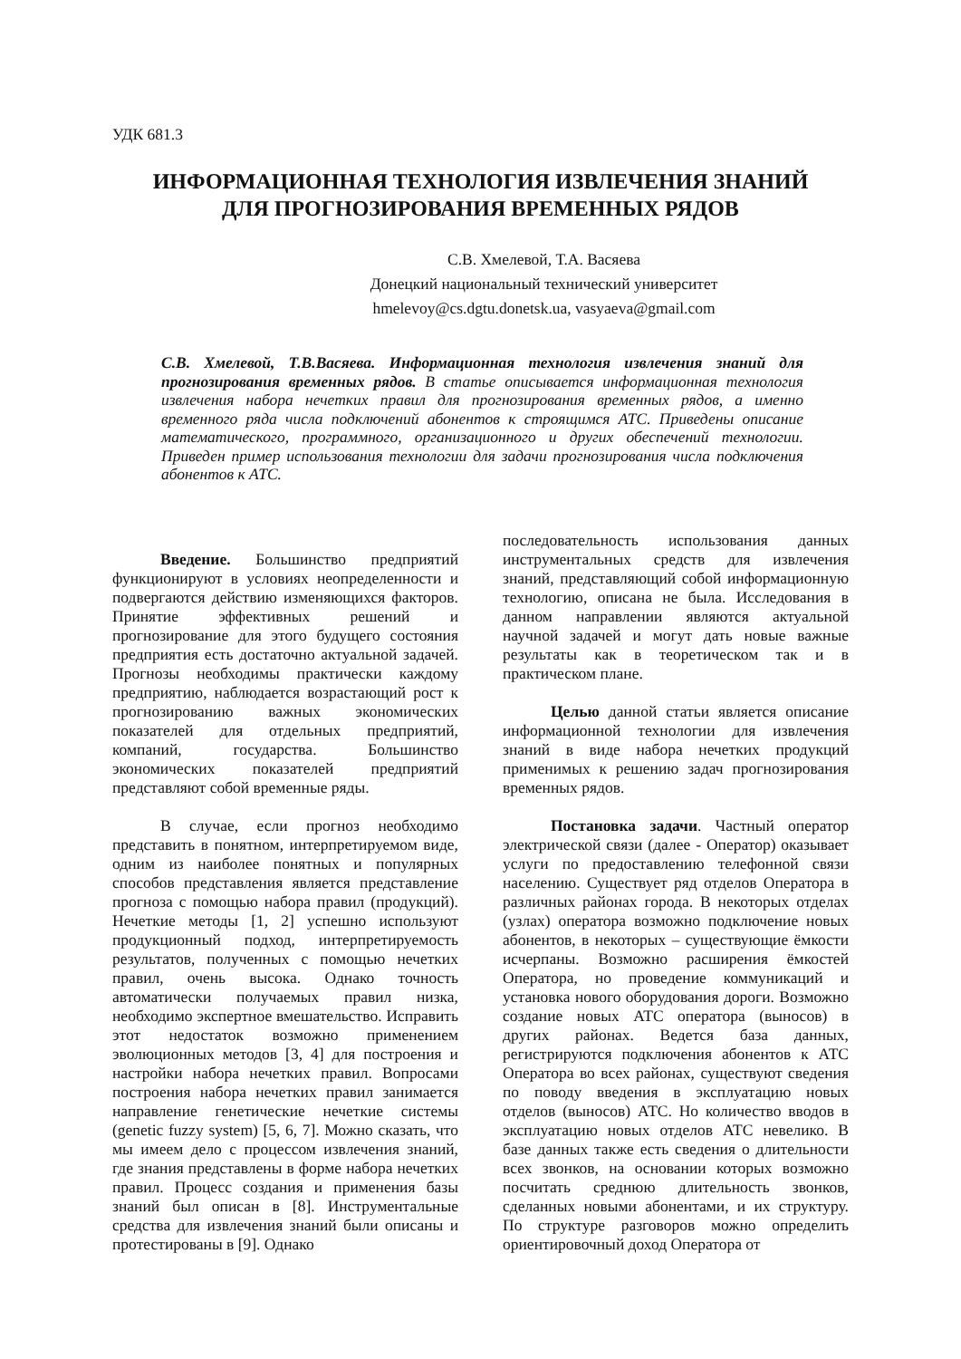УДК 681.3
ИНФОРМАЦИОННАЯ ТЕХНОЛОГИЯ ИЗВЛЕЧЕНИЯ ЗНАНИЙ
ДЛЯ ПРОГНОЗИРОВАНИЯ ВРЕМЕННЫХ РЯДОВ
С.В. Хмелевой, Т.А. Васяева
Донецкий национальный технический университет
hmelevoy@cs.dgtu.donetsk.ua, vasyaeva@gmail.com
С.В. Хмелевой, Т.В.Васяева. Информационная технология извлечения знаний для прогнозирования временных рядов. В статье описывается информационная технология извлечения набора нечетких правил для прогнозирования временных рядов, а именно временного ряда числа подключений абонентов к строящимся АТС. Приведены описание математического, программного, организационного и других обеспечений технологии. Приведен пример использования технологии для задачи прогнозирования числа подключения абонентов к АТС.
Введение. Большинство предприятий функционируют в условиях неопределенности и подвергаются действию изменяющихся факторов. Принятие эффективных решений и прогнозирование для этого будущего состояния предприятия есть достаточно актуальной задачей. Прогнозы необходимы практически каждому предприятию, наблюдается возрастающий рост к прогнозированию важных экономических показателей для отдельных предприятий, компаний, государства. Большинство экономических показателей предприятий представляют собой временные ряды.
В случае, если прогноз необходимо представить в понятном, интерпретируемом виде, одним из наиболее понятных и популярных способов представления является представление прогноза с помощью набора правил (продукций). Нечеткие методы [1, 2] успешно используют продукционный подход, интерпретируемость результатов, полученных с помощью нечетких правил, очень высока. Однако точность автоматически получаемых правил низка, необходимо экспертное вмешательство. Исправить этот недостаток возможно применением эволюционных методов [3, 4] для построения и настройки набора нечетких правил. Вопросами построения набора нечетких правил занимается направление генетические нечеткие системы (genetic fuzzy system) [5, 6, 7]. Можно сказать, что мы имеем дело с процессом извлечения знаний, где знания представлены в форме набора нечетких правил. Процесс создания и применения базы знаний был описан в [8]. Инструментальные средства для извлечения знаний были описаны и протестированы в [9]. Однако
последовательность использования данных инструментальных средств для извлечения знаний, представляющий собой информационную технологию, описана не была. Исследования в данном направлении являются актуальной научной задачей и могут дать новые важные результаты как в теоретическом так и в практическом плане.
Целью данной статьи является описание информационной технологии для извлечения знаний в виде набора нечетких продукций применимых к решению задач прогнозирования временных рядов.
Постановка задачи. Частный оператор электрической связи (далее - Оператор) оказывает услуги по предоставлению телефонной связи населению. Существует ряд отделов Оператора в различных районах города. В некоторых отделах (узлах) оператора возможно подключение новых абонентов, в некоторых – существующие ёмкости исчерпаны. Возможно расширения ёмкостей Оператора, но проведение коммуникаций и установка нового оборудования дороги. Возможно создание новых АТС оператора (выносов) в других районах. Ведется база данных, регистрируются подключения абонентов к АТС Оператора во всех районах, существуют сведения по поводу введения в эксплуатацию новых отделов (выносов) АТС. Но количество вводов в эксплуатацию новых отделов АТС невелико. В базе данных также есть сведения о длительности всех звонков, на основании которых возможно посчитать среднюю длительность звонков, сделанных новыми абонентами, и их структуру. По структуре разговоров можно определить ориентировочный доход Оператора от